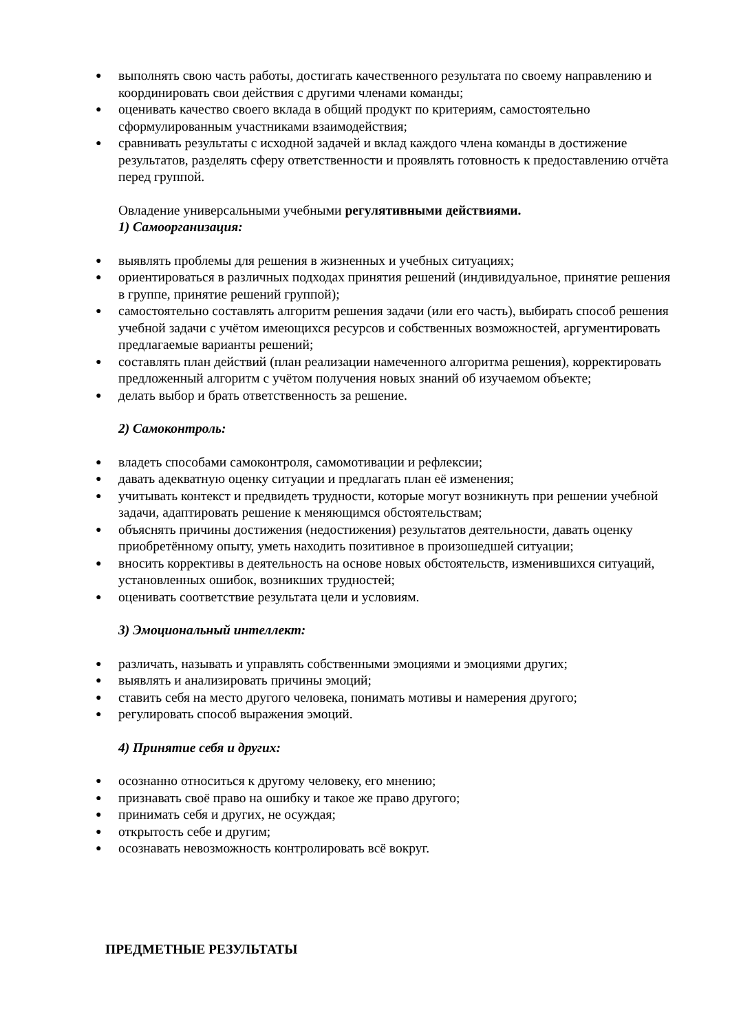● выполнять свою часть работы, достигать качественного результата по своему направлению и координировать свои действия с другими членами команды;
● оценивать качество своего вклада в общий продукт по критериям, самостоятельно сформулированным участниками взаимодействия;
● сравнивать результаты с исходной задачей и вклад каждого члена команды в достижение результатов, разделять сферу ответственности и проявлять готовность к предоставлению отчёта перед группой.
Овладение универсальными учебными регулятивными действиями.
1) Самоорганизация:
● выявлять проблемы для решения в жизненных и учебных ситуациях;
● ориентироваться в различных подходах принятия решений (индивидуальное, принятие решения в группе, принятие решений группой);
● самостоятельно составлять алгоритм решения задачи (или его часть), выбирать способ решения учебной задачи с учётом имеющихся ресурсов и собственных возможностей, аргументировать предлагаемые варианты решений;
● составлять план действий (план реализации намеченного алгоритма решения), корректировать предложенный алгоритм с учётом получения новых знаний об изучаемом объекте;
● делать выбор и брать ответственность за решение.
2) Самоконтроль:
● владеть способами самоконтроля, самомотивации и рефлексии;
● давать адекватную оценку ситуации и предлагать план её изменения;
● учитывать контекст и предвидеть трудности, которые могут возникнуть при решении учебной задачи, адаптировать решение к меняющимся обстоятельствам;
● объяснять причины достижения (недостижения) результатов деятельности, давать оценку приобретённому опыту, уметь находить позитивное в произошедшей ситуации;
● вносить коррективы в деятельность на основе новых обстоятельств, изменившихся ситуаций, установленных ошибок, возникших трудностей;
● оценивать соответствие результата цели и условиям.
3) Эмоциональный интеллект:
● различать, называть и управлять собственными эмоциями и эмоциями других;
● выявлять и анализировать причины эмоций;
● ставить себя на место другого человека, понимать мотивы и намерения другого;
● регулировать способ выражения эмоций.
4) Принятие себя и других:
● осознанно относиться к другому человеку, его мнению;
● признавать своё право на ошибку и такое же право другого;
● принимать себя и других, не осуждая;
● открытость себе и другим;
● осознавать невозможность контролировать всё вокруг.
ПРЕДМЕТНЫЕ РЕЗУЛЬТАТЫ